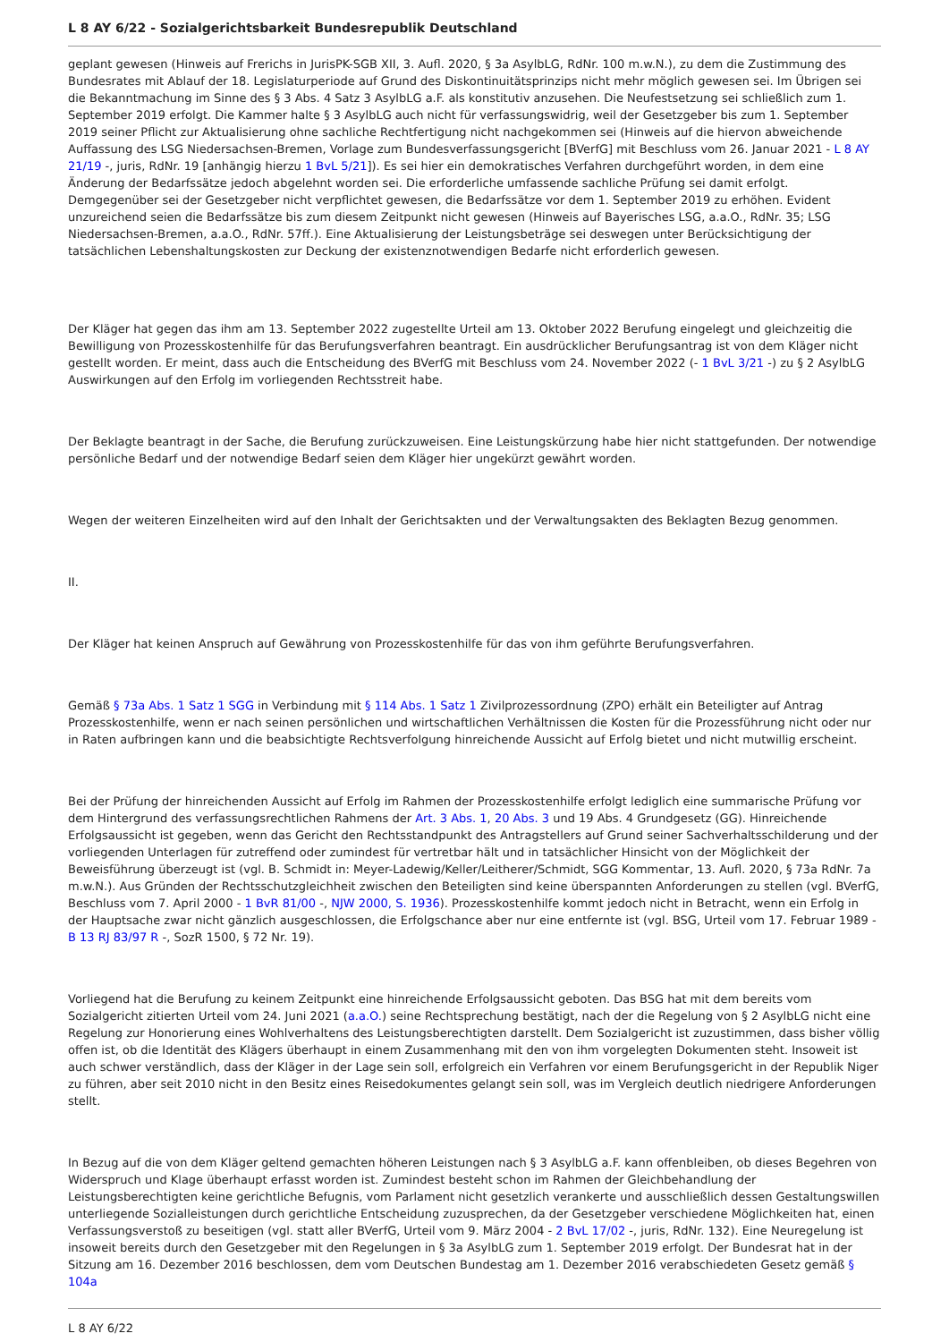L 8 AY 6/22 - Sozialgerichtsbarkeit Bundesrepublik Deutschland
geplant gewesen (Hinweis auf Frerichs in JurisPK-SGB XII, 3. Aufl. 2020, § 3a AsylbLG, RdNr. 100 m.w.N.), zu dem die Zustimmung des Bundesrates mit Ablauf der 18. Legislaturperiode auf Grund des Diskontinuitätsprinzips nicht mehr möglich gewesen sei. Im Übrigen sei die Bekanntmachung im Sinne des § 3 Abs. 4 Satz 3 AsylbLG a.F. als konstitutiv anzusehen. Die Neufestsetzung sei schließlich zum 1. September 2019 erfolgt. Die Kammer halte § 3 AsylbLG auch nicht für verfassungswidrig, weil der Gesetzgeber bis zum 1. September 2019 seiner Pflicht zur Aktualisierung ohne sachliche Rechtfertigung nicht nachgekommen sei (Hinweis auf die hiervon abweichende Auffassung des LSG Niedersachsen-Bremen, Vorlage zum Bundesverfassungsgericht [BVerfG] mit Beschluss vom 26. Januar 2021 - L 8 AY 21/19 -, juris, RdNr. 19 [anhängig hierzu 1 BvL 5/21]). Es sei hier ein demokratisches Verfahren durchgeführt worden, in dem eine Änderung der Bedarfssätze jedoch abgelehnt worden sei. Die erforderliche umfassende sachliche Prüfung sei damit erfolgt. Demgegenüber sei der Gesetzgeber nicht verpflichtet gewesen, die Bedarfssätze vor dem 1. September 2019 zu erhöhen. Evident unzureichend seien die Bedarfssätze bis zum diesem Zeitpunkt nicht gewesen (Hinweis auf Bayerisches LSG, a.a.O., RdNr. 35; LSG Niedersachsen-Bremen, a.a.O., RdNr. 57ff.). Eine Aktualisierung der Leistungsbeträge sei deswegen unter Berücksichtigung der tatsächlichen Lebenshaltungskosten zur Deckung der existenznotwendigen Bedarfe nicht erforderlich gewesen.
Der Kläger hat gegen das ihm am 13. September 2022 zugestellte Urteil am 13. Oktober 2022 Berufung eingelegt und gleichzeitig die Bewilligung von Prozesskostenhilfe für das Berufungsverfahren beantragt. Ein ausdrücklicher Berufungsantrag ist von dem Kläger nicht gestellt worden. Er meint, dass auch die Entscheidung des BVerfG mit Beschluss vom 24. November 2022 (- 1 BvL 3/21 -) zu § 2 AsylbLG Auswirkungen auf den Erfolg im vorliegenden Rechtsstreit habe.
Der Beklagte beantragt in der Sache, die Berufung zurückzuweisen. Eine Leistungskürzung habe hier nicht stattgefunden. Der notwendige persönliche Bedarf und der notwendige Bedarf seien dem Kläger hier ungekürzt gewährt worden.
Wegen der weiteren Einzelheiten wird auf den Inhalt der Gerichtsakten und der Verwaltungsakten des Beklagten Bezug genommen.
II.
Der Kläger hat keinen Anspruch auf Gewährung von Prozesskostenhilfe für das von ihm geführte Berufungsverfahren.
Gemäß § 73a Abs. 1 Satz 1 SGG in Verbindung mit § 114 Abs. 1 Satz 1 Zivilprozessordnung (ZPO) erhält ein Beteiligter auf Antrag Prozesskostenhilfe, wenn er nach seinen persönlichen und wirtschaftlichen Verhältnissen die Kosten für die Prozessführung nicht oder nur in Raten aufbringen kann und die beabsichtigte Rechtsverfolgung hinreichende Aussicht auf Erfolg bietet und nicht mutwillig erscheint.
Bei der Prüfung der hinreichenden Aussicht auf Erfolg im Rahmen der Prozesskostenhilfe erfolgt lediglich eine summarische Prüfung vor dem Hintergrund des verfassungsrechtlichen Rahmens der Art. 3 Abs. 1, 20 Abs. 3 und 19 Abs. 4 Grundgesetz (GG). Hinreichende Erfolgsaussicht ist gegeben, wenn das Gericht den Rechtsstandpunkt des Antragstellers auf Grund seiner Sachverhaltsschilderung und der vorliegenden Unterlagen für zutreffend oder zumindest für vertretbar hält und in tatsächlicher Hinsicht von der Möglichkeit der Beweisführung überzeugt ist (vgl. B. Schmidt in: Meyer-Ladewig/Keller/Leitherer/Schmidt, SGG Kommentar, 13. Aufl. 2020, § 73a RdNr. 7a m.w.N.). Aus Gründen der Rechtsschutzgleichheit zwischen den Beteiligten sind keine überspannten Anforderungen zu stellen (vgl. BVerfG, Beschluss vom 7. April 2000 - 1 BvR 81/00 -, NJW 2000, S. 1936). Prozesskostenhilfe kommt jedoch nicht in Betracht, wenn ein Erfolg in der Hauptsache zwar nicht gänzlich ausgeschlossen, die Erfolgschance aber nur eine entfernte ist (vgl. BSG, Urteil vom 17. Februar 1989 - B 13 RJ 83/97 R -, SozR 1500, § 72 Nr. 19).
Vorliegend hat die Berufung zu keinem Zeitpunkt eine hinreichende Erfolgsaussicht geboten. Das BSG hat mit dem bereits vom Sozialgericht zitierten Urteil vom 24. Juni 2021 (a.a.O.) seine Rechtsprechung bestätigt, nach der die Regelung von § 2 AsylbLG nicht eine Regelung zur Honorierung eines Wohlverhaltens des Leistungsberechtigten darstellt. Dem Sozialgericht ist zuzustimmen, dass bisher völlig offen ist, ob die Identität des Klägers überhaupt in einem Zusammenhang mit den von ihm vorgelegten Dokumenten steht. Insoweit ist auch schwer verständlich, dass der Kläger in der Lage sein soll, erfolgreich ein Verfahren vor einem Berufungsgericht in der Republik Niger zu führen, aber seit 2010 nicht in den Besitz eines Reisedokumentes gelangt sein soll, was im Vergleich deutlich niedrigere Anforderungen stellt.
In Bezug auf die von dem Kläger geltend gemachten höheren Leistungen nach § 3 AsylbLG a.F. kann offenbleiben, ob dieses Begehren von Widerspruch und Klage überhaupt erfasst worden ist. Zumindest besteht schon im Rahmen der Gleichbehandlung der Leistungsberechtigten keine gerichtliche Befugnis, vom Parlament nicht gesetzlich verankerte und ausschließlich dessen Gestaltungswillen unterliegende Sozialleistungen durch gerichtliche Entscheidung zuzusprechen, da der Gesetzgeber verschiedene Möglichkeiten hat, einen Verfassungsverstoß zu beseitigen (vgl. statt aller BVerfG, Urteil vom 9. März 2004 - 2 BvL 17/02 -, juris, RdNr. 132). Eine Neuregelung ist insoweit bereits durch den Gesetzgeber mit den Regelungen in § 3a AsylbLG zum 1. September 2019 erfolgt. Der Bundesrat hat in der Sitzung am 16. Dezember 2016 beschlossen, dem vom Deutschen Bundestag am 1. Dezember 2016 verabschiedeten Gesetz gemäß § 104a
L 8 AY 6/22